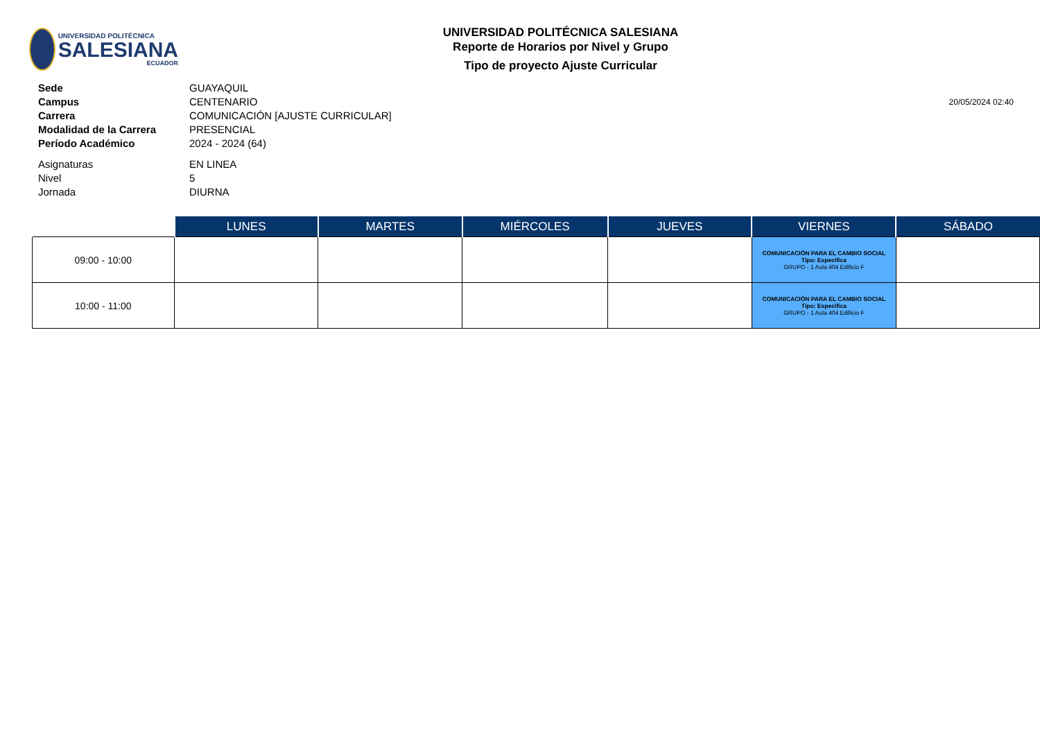UNIVERSIDAD POLITÉCNICA
SALESIANA
ECUADOR
UNIVERSIDAD POLITÉCNICA SALESIANA
Reporte de Horarios por Nivel y Grupo
Tipo de proyecto Ajuste Curricular
| Sede | GUAYAQUIL |
| Campus | CENTENARIO |
| Carrera | COMUNICACIÓN [AJUSTE CURRICULAR] |
| Modalidad de la Carrera | PRESENCIAL |
| Período Académico | 2024 - 2024 (64) |
| Asignaturas | EN LINEA |
| Nivel | 5 |
| Jornada | DIURNA |
20/05/2024 02:40
| | LUNES | MARTES | MIÉRCOLES | JUEVES | VIERNES | SÁBADO |
| --- | --- | --- | --- | --- | --- | --- |
| 09:00 - 10:00 | | | | | COMUNICACIÓN PARA EL CAMBIO SOCIAL Tipo: Específica GRUPO - 1 Aula 404 Edificio F | |
| 10:00 - 11:00 | | | | | COMUNICACIÓN PARA EL CAMBIO SOCIAL Tipo: Específica GRUPO - 1 Aula 404 Edificio F | |